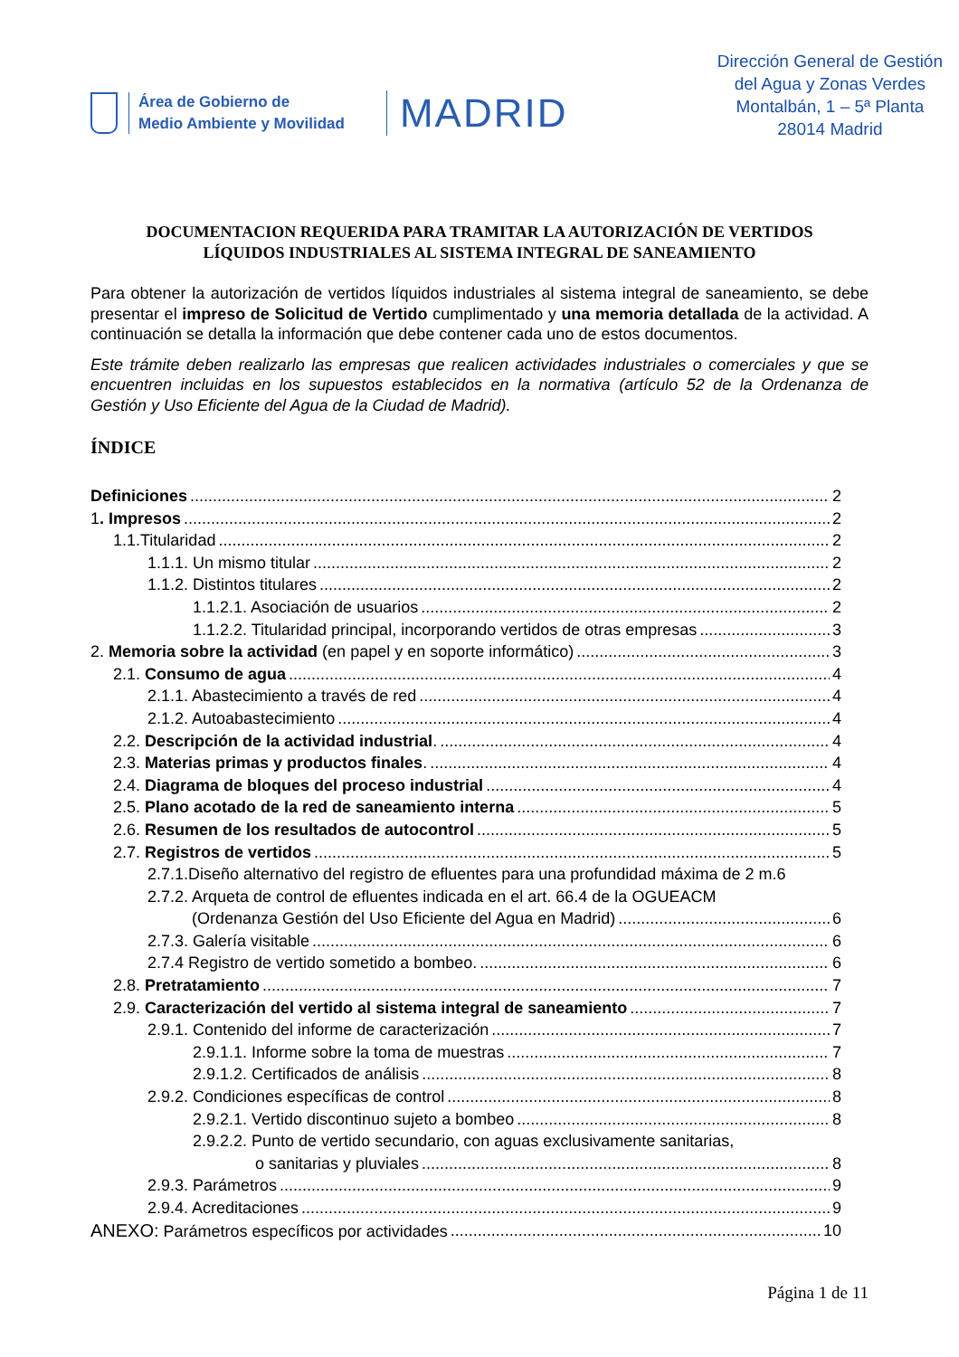Área de Gobierno de
Medio Ambiente y Movilidad
MADRID
Dirección General de Gestión
del Agua y Zonas Verdes
Montalbán, 1 – 5ª Planta
28014 Madrid
DOCUMENTACION REQUERIDA PARA TRAMITAR LA AUTORIZACIÓN DE VERTIDOS
LÍQUIDOS INDUSTRIALES AL SISTEMA INTEGRAL DE SANEAMIENTO
Para obtener la autorización de vertidos líquidos industriales al sistema integral de saneamiento, se debe presentar el impreso de Solicitud de Vertido cumplimentado y una memoria detallada de la actividad. A continuación se detalla la información que debe contener cada uno de estos documentos.
Este trámite deben realizarlo las empresas que realicen actividades industriales o comerciales y que se encuentren incluidas en los supuestos establecidos en la normativa (artículo 52 de la Ordenanza de Gestión y Uso Eficiente del Agua de la Ciudad de Madrid).
ÍNDICE
Definiciones 2
1. Impresos 2
1.1.Titularidad 2
1.1.1. Un mismo titular 2
1.1.2. Distintos titulares 2
1.1.2.1. Asociación de usuarios 2
1.1.2.2. Titularidad principal, incorporando vertidos de otras empresas 3
2. Memoria sobre la actividad (en papel y en soporte informático) 3
2.1. Consumo de agua 4
2.1.1. Abastecimiento a través de red 4
2.1.2. Autoabastecimiento 4
2.2. Descripción de la actividad industrial. 4
2.3. Materias primas y productos finales. 4
2.4. Diagrama de bloques del proceso industrial 4
2.5. Plano acotado de la red de saneamiento interna 5
2.6. Resumen de los resultados de autocontrol 5
2.7. Registros de vertidos 5
2.7.1.Diseño alternativo del registro de efluentes para una profundidad máxima de 2 m. 6
2.7.2. Arqueta de control de efluentes indicada en el art. 66.4 de la OGUEACM
(Ordenanza Gestión del Uso Eficiente del Agua en Madrid) 6
2.7.3. Galería visitable 6
2.7.4 Registro de vertido sometido a bombeo. 6
2.8. Pretratamiento 7
2.9. Caracterización del vertido al sistema integral de saneamiento 7
2.9.1. Contenido del informe de caracterización 7
2.9.1.1. Informe sobre la toma de muestras 7
2.9.1.2. Certificados de análisis 8
2.9.2. Condiciones específicas de control 8
2.9.2.1. Vertido discontinuo sujeto a bombeo 8
2.9.2.2. Punto de vertido secundario, con aguas exclusivamente sanitarias,
o sanitarias y pluviales 8
2.9.3. Parámetros 9
2.9.4. Acreditaciones 9
ANEXO: Parámetros específicos por actividades 10
Página 1 de 11